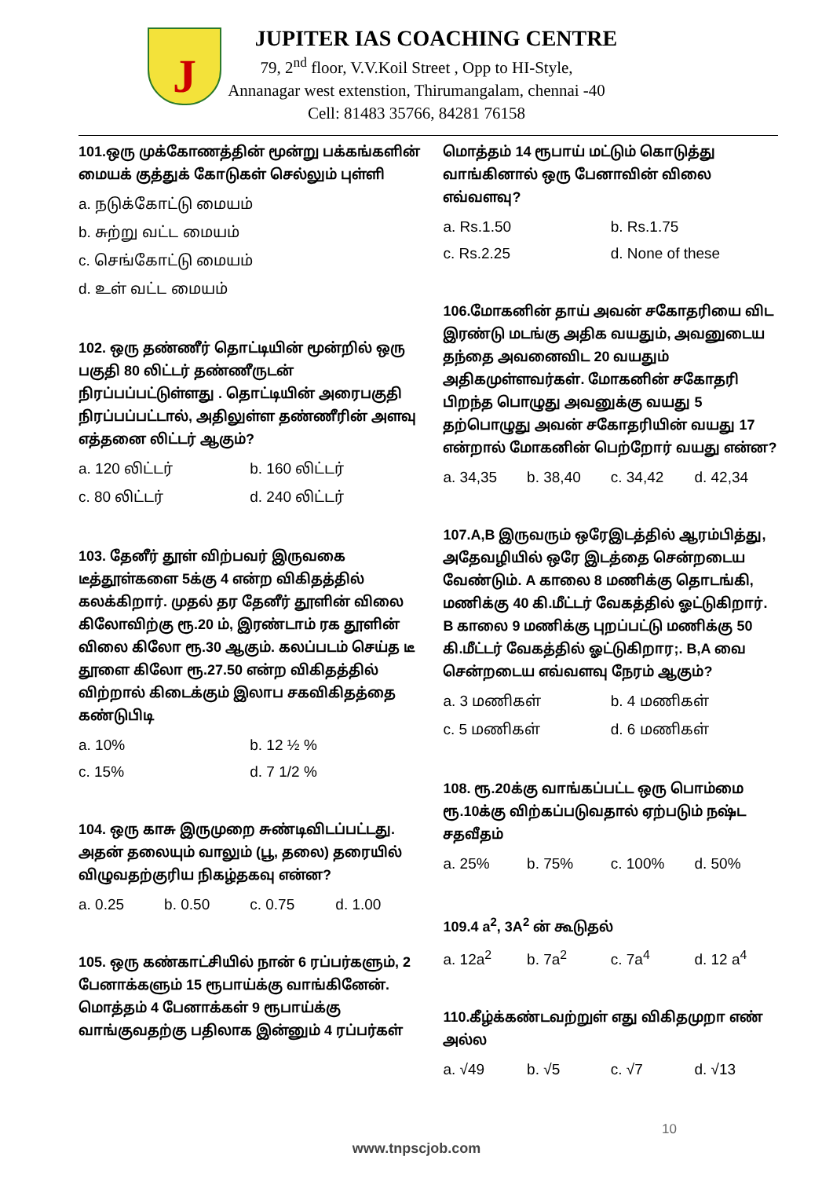J
JUPITER IAS COACHING CENTRE
79, 2<sup>nd</sup> floor, V.V.Koil Street , Opp to HI-Style,
Annanagar west extenstion, Thirumangalam, chennai -40
Cell: 81483 35766, 84281 76158
101.ஒரு முக்கோணத்தின் மூன்று பக்கங்களின் மையக் குத்துக் கோடுகள் செல்லும் புள்ளி
a. நடுக்கோட்டு மையம்
b. சுற்று வட்ட மையம்
c. செங்கோட்டு மையம்
d. உள் வட்ட மையம்
102. ஒரு தண்ணீர் தொட்டியின் மூன்றில் ஒரு பகுதி 80 லிட்டர் தண்ணீருடன் நிரப்பப்பட்டுள்ளது . தொட்டியின் அரைபகுதி நிரப்பப்பட்டால், அதிலுள்ள தண்ணீரின் அளவு எத்தனை லிட்டர் ஆகும்?
a. 120 லிட்டர் b. 160 லிட்டர்
c. 80 லிட்டர் d. 240 லிட்டர்
103. தேனீர் தூள் விற்பவர் இருவகை டீத்தூள்களை 5க்கு 4 என்ற விகிதத்தில் கலக்கிறார். முதல் தர தேனீர் தூளின் விலை கிலோவிற்கு ரூ.20 ம், இரண்டாம் ரக தூளின் விலை கிலோ ரூ.30 ஆகும். கலப்படம் செய்த டீ தூளை கிலோ ரூ.27.50 என்ற விகிதத்தில் விற்றால் கிடைக்கும் இலாப சகவிகிதத்தை கண்டுபிடி
a. 10% b. 12 ½ %
c. 15% d. 7 1/2 %
104. ஒரு காசு இருமுறை சுண்டிவிடப்பட்டது. அதன் தலையும் வாலும் (பூ, தலை) தரையில் விழுவதற்குரிய நிகழ்தகவு என்ன?
a. 0.25 b. 0.50 c. 0.75 d. 1.00
105. ஒரு கண்காட்சியில் நான் 6 ரப்பர்களும், 2 பேனாக்களும் 15 ரூபாய்க்கு வாங்கினேன். மொத்தம் 4 பேனாக்கள் 9 ரூபாய்க்கு வாங்குவதற்கு பதிலாக இன்னும் 4 ரப்பர்கள்
மொத்தம் 14 ரூபாய் மட்டும் கொடுத்து வாங்கினால் ஒரு பேனாவின் விலை எவ்வளவு?
a. Rs.1.50 b. Rs.1.75
c. Rs.2.25 d. None of these
106.மோகனின் தாய் அவன் சகோதரியை விட இரண்டு மடங்கு அதிக வயதும், அவனுடைய தந்தை அவனைவிட 20 வயதும் அதிகமுள்ளவர்கள். மோகனின் சகோதரி பிறந்த பொழுது அவனுக்கு வயது 5 தற்பொழுது அவன் சகோதரியின் வயது 17 என்றால் மோகனின் பெற்றோர் வயது என்ன?
a. 34,35 b. 38,40 c. 34,42 d. 42,34
107.A,B இருவரும் ஒரேஇடத்தில் ஆரம்பித்து, அதேவழியில் ஒரே இடத்தை சென்றடைய வேண்டும். A காலை 8 மணிக்கு தொடங்கி, மணிக்கு 40 கி.மீட்டர் வேகத்தில் ஓட்டுகிறார். B காலை 9 மணிக்கு புறப்பட்டு மணிக்கு 50 கி.மீட்டர் வேகத்தில் ஓட்டுகிறார;. B,A வை சென்றடைய எவ்வளவு நேரம் ஆகும்?
a. 3 மணிகள் b. 4 மணிகள்
c. 5 மணிகள் d. 6 மணிகள்
108. ரூ.20க்கு வாங்கப்பட்ட ஒரு பொம்மை ரூ.10க்கு விற்கப்படுவதால் ஏற்படும் நஷ்ட சதவீதம்
a. 25% b. 75% c. 100% d. 50%
109.4 a<sup>2</sup>, 3A<sup>2</sup> ன் கூடுதல்
a. 12a<sup>2</sup> b. 7a<sup>2</sup> c. 7a<sup>4</sup> d. 12 a<sup>4</sup>
110.கீழ்க்கண்டவற்றுள் எது விகிதமுறா எண் அல்ல
a. √49 b. √5 c. √7 d. √13
10
www.tnpscjob.com